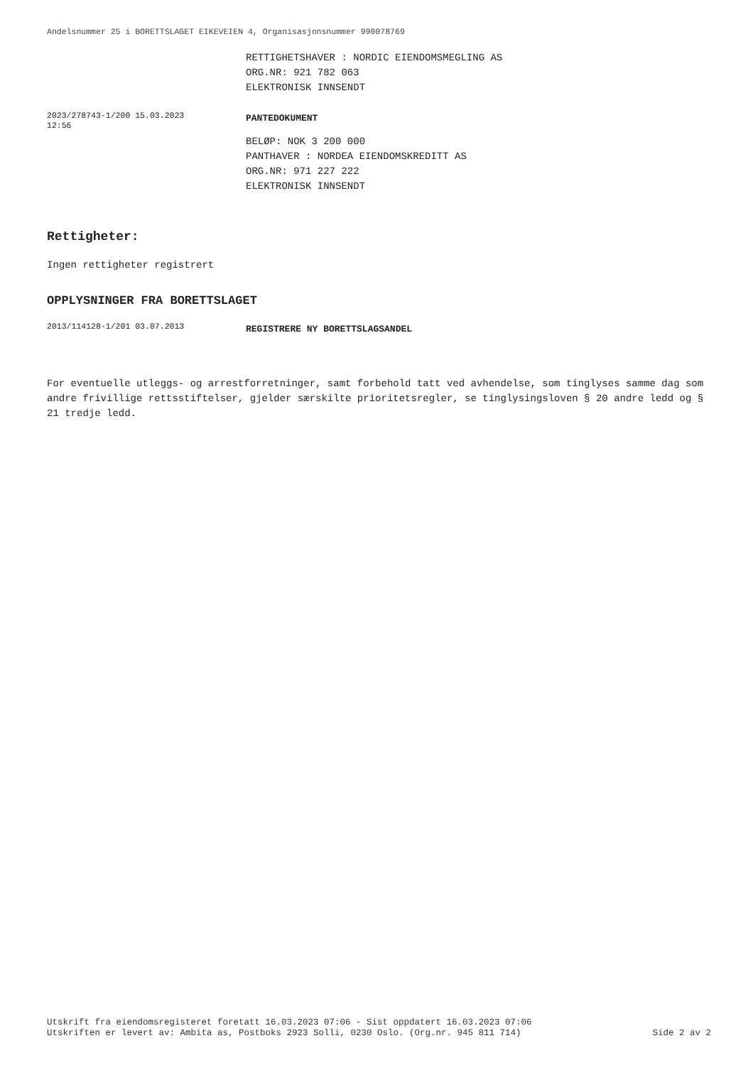Andelsnummer 25 i BORETTSLAGET EIKEVEIEN 4, Organisasjonsnummer 990078769
RETTIGHETSHAVER : NORDIC EIENDOMSMEGLING AS
ORG.NR: 921 782 063
ELEKTRONISK INNSENDT
2023/278743-1/200 15.03.2023
12:56
PANTEDOKUMENT
BELØP: NOK 3 200 000
PANTHAVER : NORDEA EIENDOMSKREDITT AS
ORG.NR: 971 227 222
ELEKTRONISK INNSENDT
Rettigheter:
Ingen rettigheter registrert
OPPLYSNINGER FRA BORETTSLAGET
2013/114128-1/201 03.07.2013
REGISTRERE NY BORETTSLAGSANDEL
For eventuelle utleggs- og arrestforretninger, samt forbehold tatt ved avhendelse, som tinglyses samme dag som andre frivillige rettsstiftelser, gjelder særskilte prioritetsregler, se tinglysingsloven § 20 andre ledd og § 21 tredje ledd.
Utskrift fra eiendomsregisteret foretatt 16.03.2023 07:06 - Sist oppdatert 16.03.2023 07:06
Utskriften er levert av: Ambita as, Postboks 2923 Solli, 0230 Oslo. (Org.nr. 945 811 714) Side 2 av 2